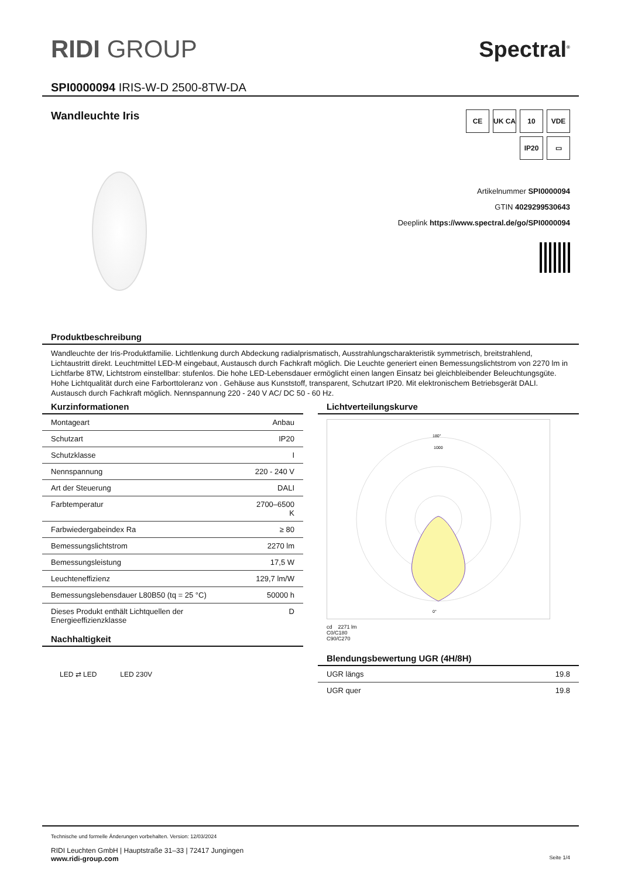RIDI GROUP Spectral<sup>®</sup>
SPI0000094 IRIS-W-D 2500-8TW-DA
Wandleuchte Iris
CE
UK CA
10
VDE
IP20
▭
Artikelnummer SPI0000094
GTIN 4029299530643
Deeplink https://www.spectral.de/go/SPI0000094
Produktbeschreibung
Wandleuchte der Iris-Produktfamilie. Lichtlenkung durch Abdeckung radialprismatisch, Ausstrahlungscharakteristik symmetrisch, breitstrahlend, Lichtaustritt direkt. Leuchtmittel LED-M eingebaut, Austausch durch Fachkraft möglich. Die Leuchte generiert einen Bemessungslichtstrom von 2270 lm in Lichtfarbe 8TW, Lichtstrom einstellbar: stufenlos. Die hohe LED-Lebensdauer ermöglicht einen langen Einsatz bei gleichbleibender Beleuchtungsgüte. Hohe Lichtqualität durch eine Farborttoleranz von . Gehäuse aus Kunststoff, transparent, Schutzart IP20. Mit elektronischem Betriebsgerät DALI. Austausch durch Fachkraft möglich. Nennspannung 220 - 240 V AC/ DC 50 - 60 Hz.
Kurzinformationen
| Montageart | Anbau |
| Schutzart | IP20 |
| Schutzklasse | I |
| Nennspannung | 220 - 240 V |
| Art der Steuerung | DALI |
| Farbtemperatur | 2700–6500 K |
| Farbwiedergabeindex Ra | ≥ 80 |
| Bemessungslichtstrom | 2270 lm |
| Bemessungsleistung | 17,5 W |
| Leuchteneffizienz | 129,7 lm/W |
| Bemessungslebensdauer L80B50 (tq = 25 °C) | 50000 h |
| Dieses Produkt enthält Lichtquellen der Energieeffizienzklasse | D |
Nachhaltigkeit
LED ⇄ LED LED 230V
Lichtverteilungskurve
180°
1000
0°
cd 2271 lm
C0/C180
C90/C270
Blendungsbewertung UGR (4H/8H)
| UGR längs | 19.8 |
| UGR quer | 19.8 |
Technische und formelle Änderungen vorbehalten. Version: 12/03/2024
RIDI Leuchten GmbH | Hauptstraße 31–33 | 72417 Jungingen
www.ridi-group.com Seite 1/4